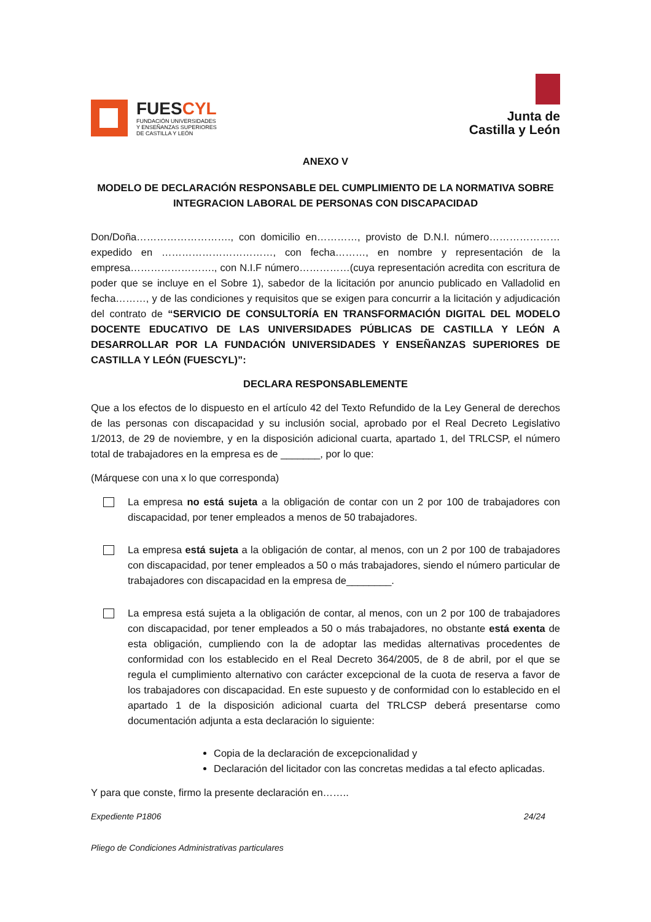FUESCYL
FUNDACIÓN UNIVERSIDADES
Y ENSEÑANZAS SUPERIORES
DE CASTILLA Y LEÓN
Junta de
Castilla y León
ANEXO V
MODELO DE DECLARACIÓN RESPONSABLE DEL CUMPLIMIENTO DE LA NORMATIVA SOBRE INTEGRACION LABORAL DE PERSONAS CON DISCAPACIDAD
Don/Doña………………………., con domicilio en…………, provisto de D.N.I. número…………………expedido en ……………………………, con fecha………, en nombre y representación de la empresa……………………., con N.I.F número……………(cuya representación acredita con escritura de poder que se incluye en el Sobre 1), sabedor de la licitación por anuncio publicado en Valladolid en fecha………, y de las condiciones y requisitos que se exigen para concurrir a la licitación y adjudicación del contrato de “SERVICIO DE CONSULTORÍA EN TRANSFORMACIÓN DIGITAL DEL MODELO DOCENTE EDUCATIVO DE LAS UNIVERSIDADES PÚBLICAS DE CASTILLA Y LEÓN A DESARROLLAR POR LA FUNDACIÓN UNIVERSIDADES Y ENSEÑANZAS SUPERIORES DE CASTILLA Y LEÓN (FUESCYL)”:
DECLARA RESPONSABLEMENTE
Que a los efectos de lo dispuesto en el artículo 42 del Texto Refundido de la Ley General de derechos de las personas con discapacidad y su inclusión social, aprobado por el Real Decreto Legislativo 1/2013, de 29 de noviembre, y en la disposición adicional cuarta, apartado 1, del TRLCSP, el número total de trabajadores en la empresa es de _______, por lo que:
(Márquese con una x lo que corresponda)
La empresa no está sujeta a la obligación de contar con un 2 por 100 de trabajadores con discapacidad, por tener empleados a menos de 50 trabajadores.
La empresa está sujeta a la obligación de contar, al menos, con un 2 por 100 de trabajadores con discapacidad, por tener empleados a 50 o más trabajadores, siendo el número particular de trabajadores con discapacidad en la empresa de________.
La empresa está sujeta a la obligación de contar, al menos, con un 2 por 100 de trabajadores con discapacidad, por tener empleados a 50 o más trabajadores, no obstante está exenta de esta obligación, cumpliendo con la de adoptar las medidas alternativas procedentes de conformidad con los establecido en el Real Decreto 364/2005, de 8 de abril, por el que se regula el cumplimiento alternativo con carácter excepcional de la cuota de reserva a favor de los trabajadores con discapacidad. En este supuesto y de conformidad con lo establecido en el apartado 1 de la disposición adicional cuarta del TRLCSP deberá presentarse como documentación adjunta a esta declaración lo siguiente:
Copia de la declaración de excepcionalidad y
Declaración del licitador con las concretas medidas a tal efecto aplicadas.
Y para que conste, firmo la presente declaración en……..
Expediente P1806 24/24
Pliego de Condiciones Administrativas particulares